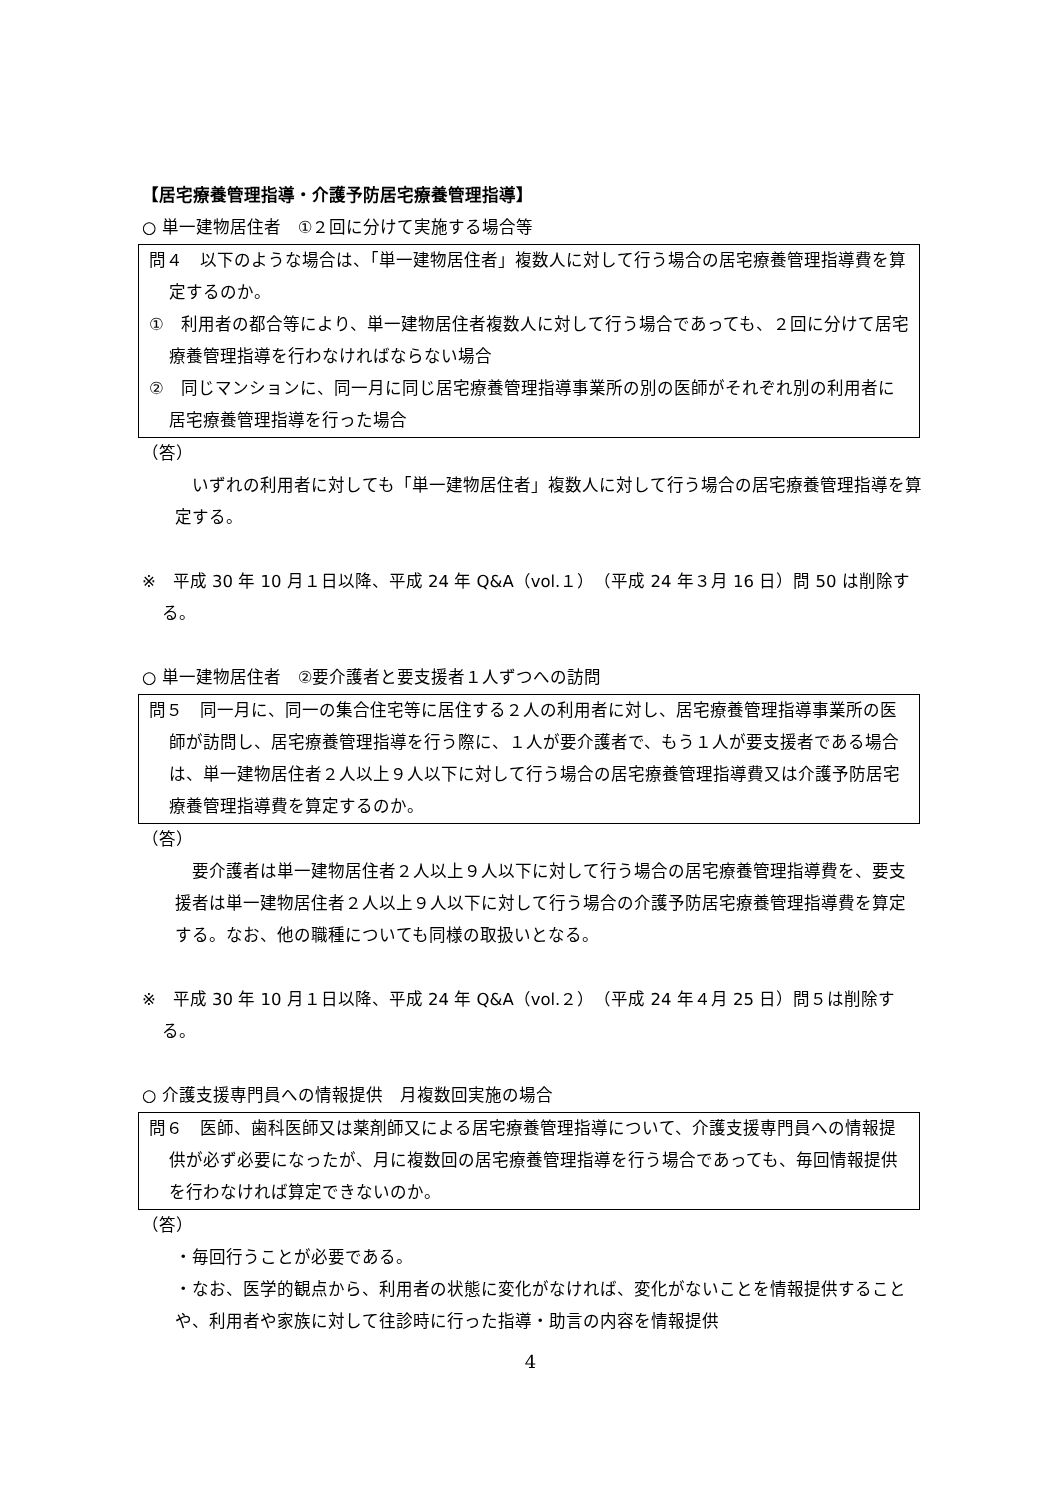【居宅療養管理指導・介護予防居宅療養管理指導】
○ 単一建物居住者　①２回に分けて実施する場合等
問４　以下のような場合は、「単一建物居住者」複数人に対して行う場合の居宅療養管理指導費を算定するのか。
①　利用者の都合等により、単一建物居住者複数人に対して行う場合であっても、２回に分けて居宅療養管理指導を行わなければならない場合
②　同じマンションに、同一月に同じ居宅療養管理指導事業所の別の医師がそれぞれ別の利用者に居宅療養管理指導を行った場合
（答）
　いずれの利用者に対しても「単一建物居住者」複数人に対して行う場合の居宅療養管理指導を算定する。
※　平成 30 年 10 月１日以降、平成 24 年 Q&A（vol.１）（平成 24 年３月 16 日）問 50 は削除する。
○ 単一建物居住者　②要介護者と要支援者１人ずつへの訪問
問５　同一月に、同一の集合住宅等に居住する２人の利用者に対し、居宅療養管理指導事業所の医師が訪問し、居宅療養管理指導を行う際に、１人が要介護者で、もう１人が要支援者である場合は、単一建物居住者２人以上９人以下に対して行う場合の居宅療養管理指導費又は介護予防居宅療養管理指導費を算定するのか。
（答）
　要介護者は単一建物居住者２人以上９人以下に対して行う場合の居宅療養管理指導費を、要支援者は単一建物居住者２人以上９人以下に対して行う場合の介護予防居宅療養管理指導費を算定する。なお、他の職種についても同様の取扱いとなる。
※　平成 30 年 10 月１日以降、平成 24 年 Q&A（vol.２）（平成 24 年４月 25 日）問５は削除する。
○ 介護支援専門員への情報提供　月複数回実施の場合
問６　医師、歯科医師又は薬剤師又による居宅療養管理指導について、介護支援専門員への情報提供が必ず必要になったが、月に複数回の居宅療養管理指導を行う場合であっても、毎回情報提供を行わなければ算定できないのか。
（答）
・毎回行うことが必要である。
・なお、医学的観点から、利用者の状態に変化がなければ、変化がないことを情報提供することや、利用者や家族に対して往診時に行った指導・助言の内容を情報提供
4